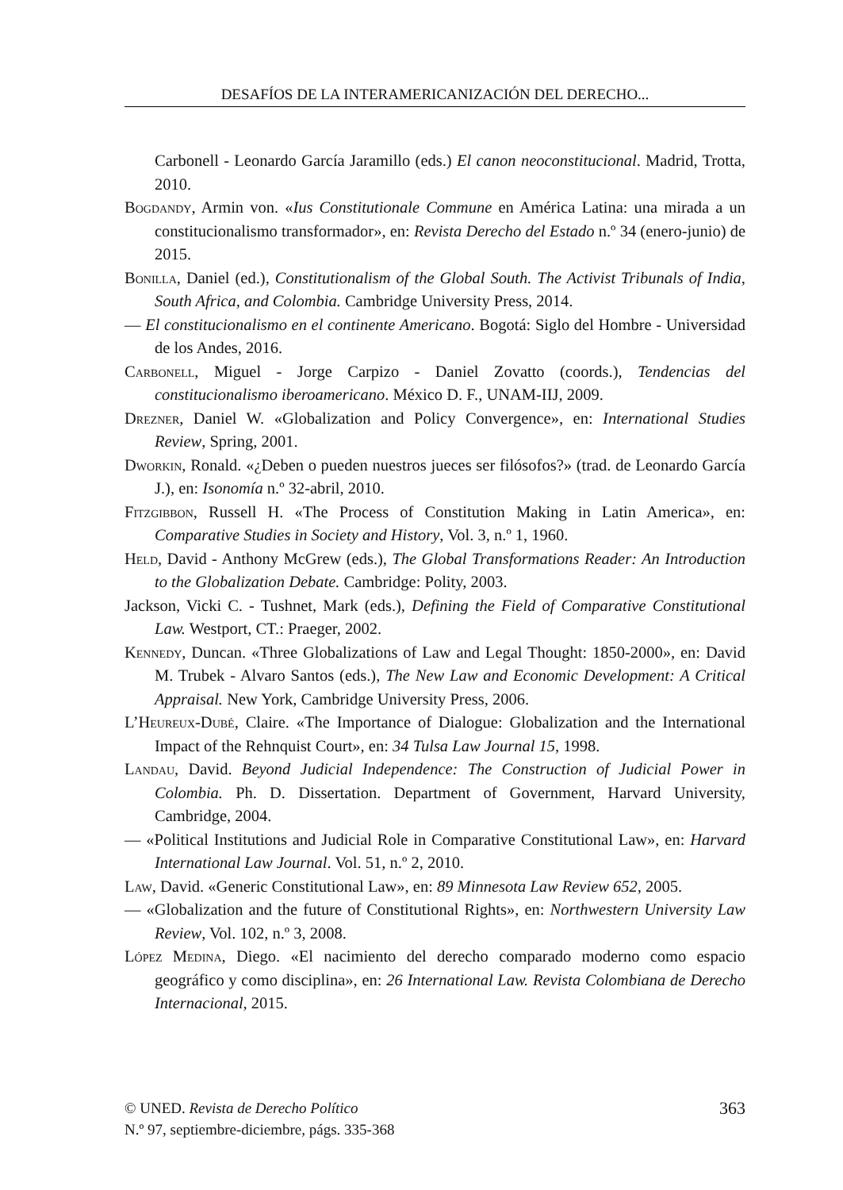DESAFÍOS DE LA INTERAMERICANIZACIÓN DEL DERECHO...
Carbonell - Leonardo García Jaramillo (eds.) El canon neoconstitucional. Madrid, Trotta, 2010.
Bogdandy, Armin von. «Ius Constitutionale Commune en América Latina: una mirada a un constitucionalismo transformador», en: Revista Derecho del Estado n.º 34 (enero-junio) de 2015.
Bonilla, Daniel (ed.), Constitutionalism of the Global South. The Activist Tribunals of India, South Africa, and Colombia. Cambridge University Press, 2014.
— El constitucionalismo en el continente Americano. Bogotá: Siglo del Hombre - Universidad de los Andes, 2016.
Carbonell, Miguel - Jorge Carpizo - Daniel Zovatto (coords.), Tendencias del constitucionalismo iberoamericano. México D. F., UNAM-IIJ, 2009.
Drezner, Daniel W. «Globalization and Policy Convergence», en: International Studies Review, Spring, 2001.
Dworkin, Ronald. «¿Deben o pueden nuestros jueces ser filósofos?» (trad. de Leonardo García J.), en: Isonomía n.º 32-abril, 2010.
Fitzgibbon, Russell H. «The Process of Constitution Making in Latin America», en: Comparative Studies in Society and History, Vol. 3, n.º 1, 1960.
Held, David - Anthony McGrew (eds.), The Global Transformations Reader: An Introduction to the Globalization Debate. Cambridge: Polity, 2003.
Jackson, Vicki C. - Tushnet, Mark (eds.), Defining the Field of Comparative Constitutional Law. Westport, CT.: Praeger, 2002.
Kennedy, Duncan. «Three Globalizations of Law and Legal Thought: 1850-2000», en: David M. Trubek - Alvaro Santos (eds.), The New Law and Economic Development: A Critical Appraisal. New York, Cambridge University Press, 2006.
L’Heureux-Dubé, Claire. «The Importance of Dialogue: Globalization and the International Impact of the Rehnquist Court», en: 34 Tulsa Law Journal 15, 1998.
Landau, David. Beyond Judicial Independence: The Construction of Judicial Power in Colombia. Ph. D. Dissertation. Department of Government, Harvard University, Cambridge, 2004.
— «Political Institutions and Judicial Role in Comparative Constitutional Law», en: Harvard International Law Journal. Vol. 51, n.º 2, 2010.
Law, David. «Generic Constitutional Law», en: 89 Minnesota Law Review 652, 2005.
— «Globalization and the future of Constitutional Rights», en: Northwestern University Law Review, Vol. 102, n.º 3, 2008.
López Medina, Diego. «El nacimiento del derecho comparado moderno como espacio geográfico y como disciplina», en: 26 International Law. Revista Colombiana de Derecho Internacional, 2015.
363 © UNED. Revista de Derecho Político
N.º 97, septiembre-diciembre, págs. 335-368